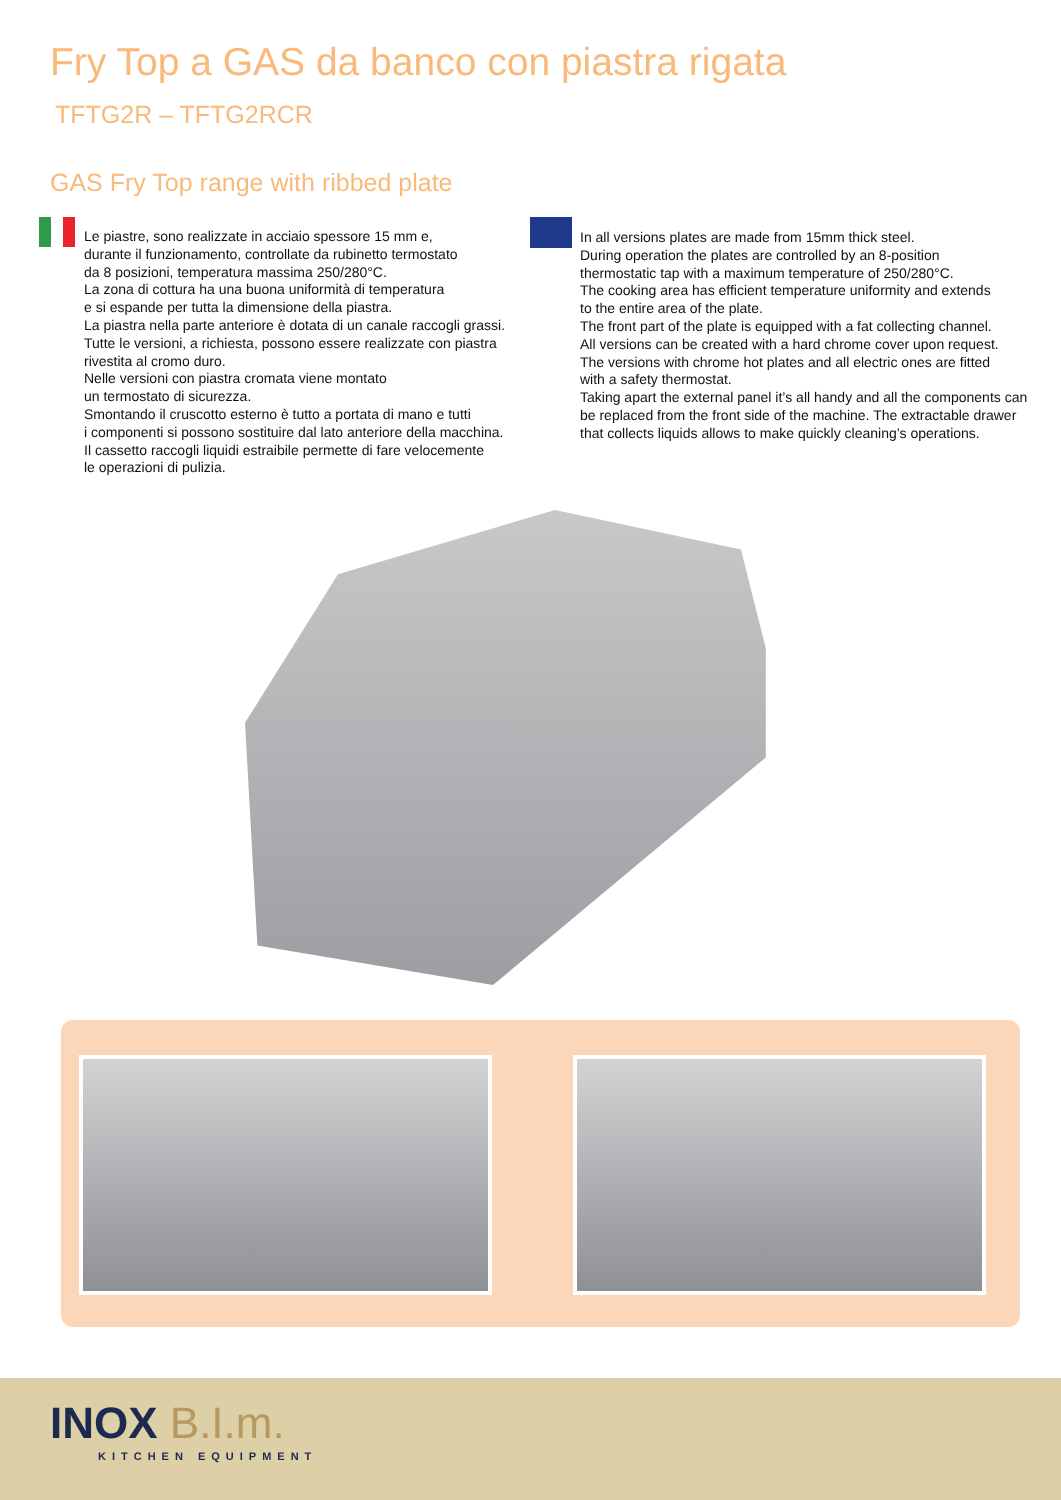Fry Top a GAS da banco con piastra rigata
TFTG2R – TFTG2RCR
GAS Fry Top range with ribbed plate
Le piastre, sono realizzate in acciaio spessore 15 mm e,
durante il funzionamento, controllate da rubinetto termostato
da 8 posizioni, temperatura massima 250/280°C.
La zona di cottura ha una buona uniformità di temperatura
e si espande per tutta la dimensione della piastra.
La piastra nella parte anteriore è dotata di un canale raccogli grassi.
Tutte le versioni, a richiesta, possono essere realizzate con piastra
rivestita al cromo duro.
Nelle versioni con piastra cromata viene montato
un termostato di sicurezza.
Smontando il cruscotto esterno è tutto a portata di mano e tutti
i componenti si possono sostituire dal lato anteriore della macchina.
Il cassetto raccogli liquidi estraibile permette di fare velocemente
le operazioni di pulizia.
In all versions plates are made from 15mm thick steel.
During operation the plates are controlled by an 8-position
thermostatic tap with a maximum temperature of 250/280°C.
The cooking area has efficient temperature uniformity and extends
to the entire area of the plate.
The front part of the plate is equipped with a fat collecting channel.
All versions can be created with a hard chrome cover upon request.
The versions with chrome hot plates and all electric ones are fitted
with a safety thermostat.
Taking apart the external panel it’s all handy and all the components can
be replaced from the front side of the machine. The extractable drawer
that collects liquids allows to make quickly cleaning’s operations.
INOX B.I.m.
KITCHEN EQUIPMENT